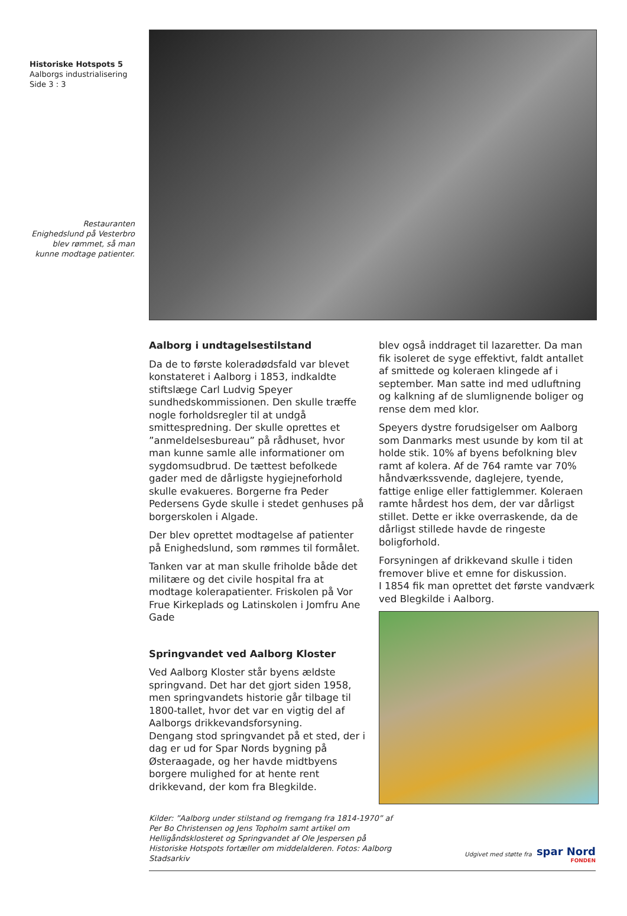Historiske Hotspots 5
Aalborgs industrialisering
Side 3 : 3
Restauranten Enighedslund på Vesterbro blev rømmet, så man kunne modtage patienter.
Aalborg i undtagelsestilstand
Da de to første koleradødsfald var blevet konstateret i Aalborg i 1853, indkaldte stiftslæge Carl Ludvig Speyer sundhedskommissionen. Den skulle træffe nogle forholdsregler til at undgå smittespredning. Der skulle oprettes et ”anmeldelsesbureau” på rådhuset, hvor man kunne samle alle informationer om sygdomsudbrud. De tættest befolkede gader med de dårligste hygiejneforhold skulle evakueres. Borgerne fra Peder Pedersens Gyde skulle i stedet genhuses på borgerskolen i Algade.
Der blev oprettet modtagelse af patienter på Enighedslund, som rømmes til formålet.
Tanken var at man skulle friholde både det militære og det civile hospital fra at modtage kolerapatienter. Friskolen på Vor Frue Kirkeplads og Latinskolen i Jomfru Ane Gade
Springvandet ved Aalborg Kloster
Ved Aalborg Kloster står byens ældste springvand. Det har det gjort siden 1958, men springvandets historie går tilbage til 1800-tallet, hvor det var en vigtig del af Aalborgs drikkevandsforsyning.
Dengang stod springvandet på et sted, der i dag er ud for Spar Nords bygning på Østeraagade, og her havde midtbyens borgere mulighed for at hente rent drikkevand, der kom fra Blegkilde.
blev også inddraget til lazaretter. Da man fik isoleret de syge effektivt, faldt antallet af smittede og koleraen klingede af i september. Man satte ind med udluftning og kalkning af de slumlignende boliger og rense dem med klor.
Speyers dystre forudsigelser om Aalborg som Danmarks mest usunde by kom til at holde stik. 10% af byens befolkning blev ramt af kolera. Af de 764 ramte var 70% håndværkssvende, daglejere, tyende, fattige enlige eller fattiglemmer. Koleraen ramte hårdest hos dem, der var dårligst stillet. Dette er ikke overraskende, da de dårligst stillede havde de ringeste boligforhold.
Forsyningen af drikkevand skulle i tiden fremover blive et emne for diskussion.
I 1854 fik man oprettet det første vandværk ved Blegkilde i Aalborg.
Kilder: ”Aalborg under stilstand og fremgang fra 1814-1970” af Per Bo Christensen og Jens Topholm samt artikel om Helligåndsklosteret og Springvandet af Ole Jespersen på Historiske Hotspots fortæller om middelalderen. Fotos: Aalborg Stadsarkiv
Udgivet med støtte fra
spar Nord
FONDEN